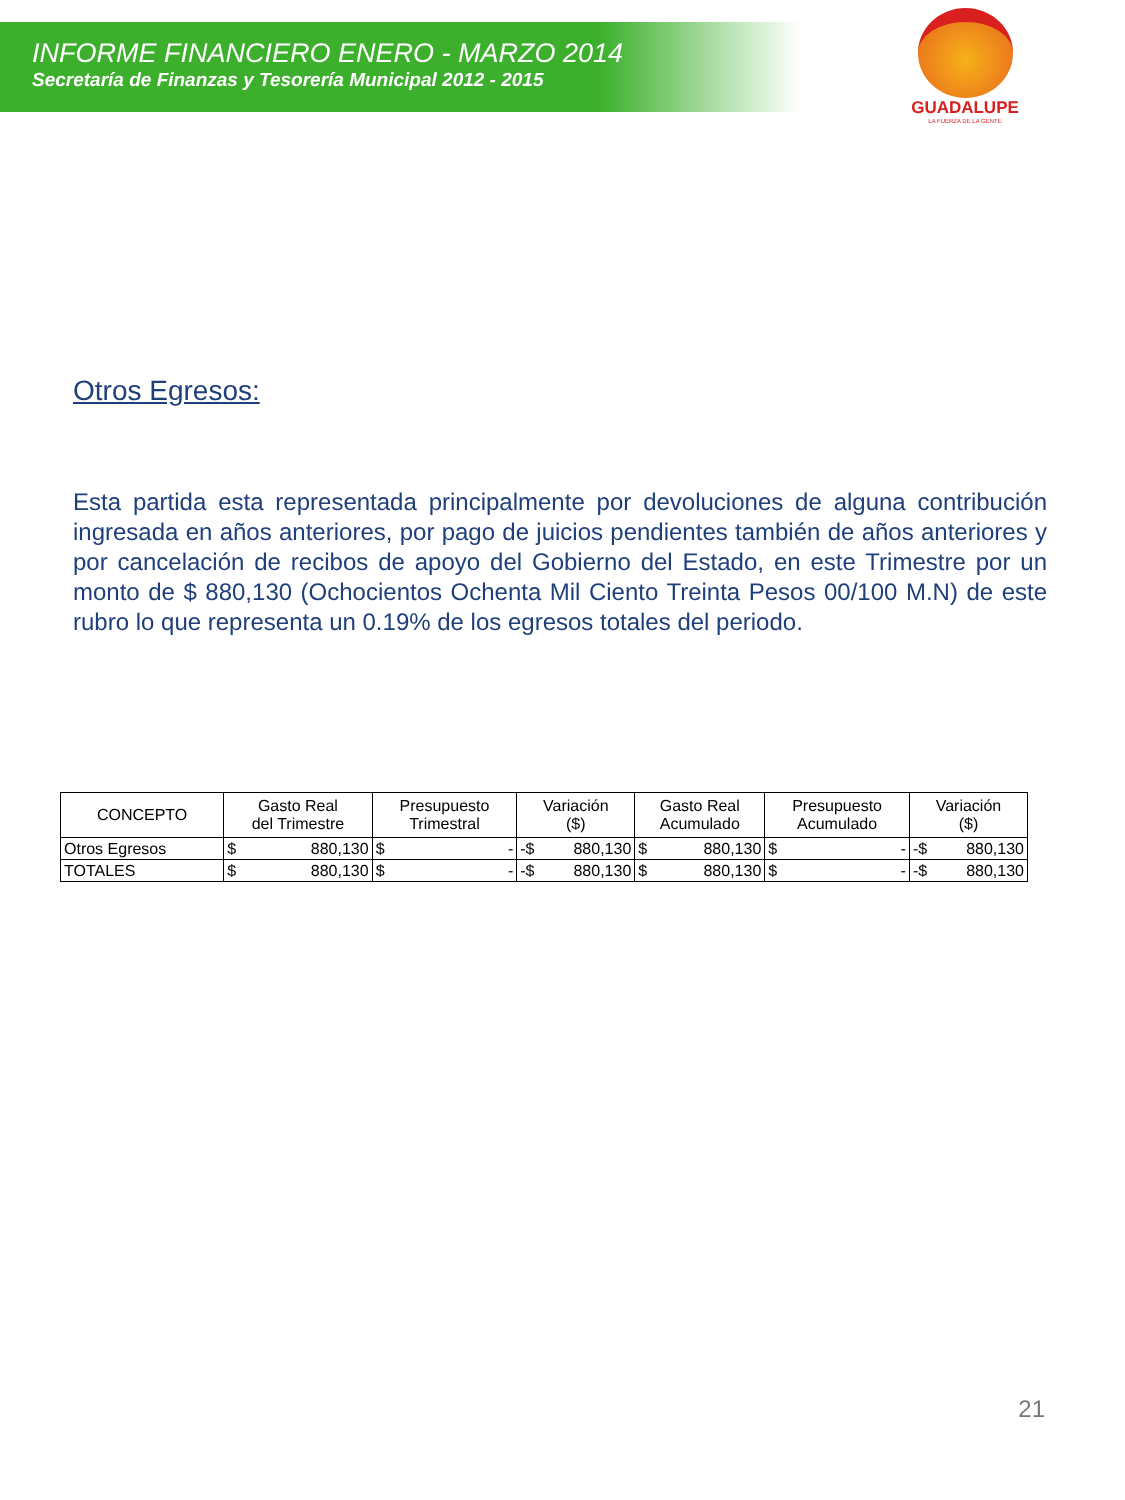INFORME FINANCIERO ENERO - MARZO 2014
Secretaría de Finanzas y Tesorería Municipal 2012 - 2015
GUADALUPE
LA FUERZA DE LA GENTE
Otros Egresos:
Esta partida esta representada principalmente por devoluciones de alguna contribución ingresada en años anteriores, por pago de juicios pendientes también de años anteriores y por cancelación de recibos de apoyo del Gobierno del Estado, en este Trimestre por un monto de $ 880,130 (Ochocientos Ochenta Mil Ciento Treinta Pesos 00/100 M.N) de este rubro lo que representa un 0.19% de los egresos totales del periodo.
| CONCEPTO | Gasto Real del Trimestre | Presupuesto Trimestral | Variación ($) | Gasto Real Acumulado | Presupuesto Acumulado | Variación ($) |
| --- | --- | --- | --- | --- | --- | --- |
| Otros Egresos | $ 880,130 | $ - | -$ 880,130 | $ 880,130 | $ - | -$ 880,130 |
| TOTALES | $ 880,130 | $ - | -$ 880,130 | $ 880,130 | $ - | -$ 880,130 |
21